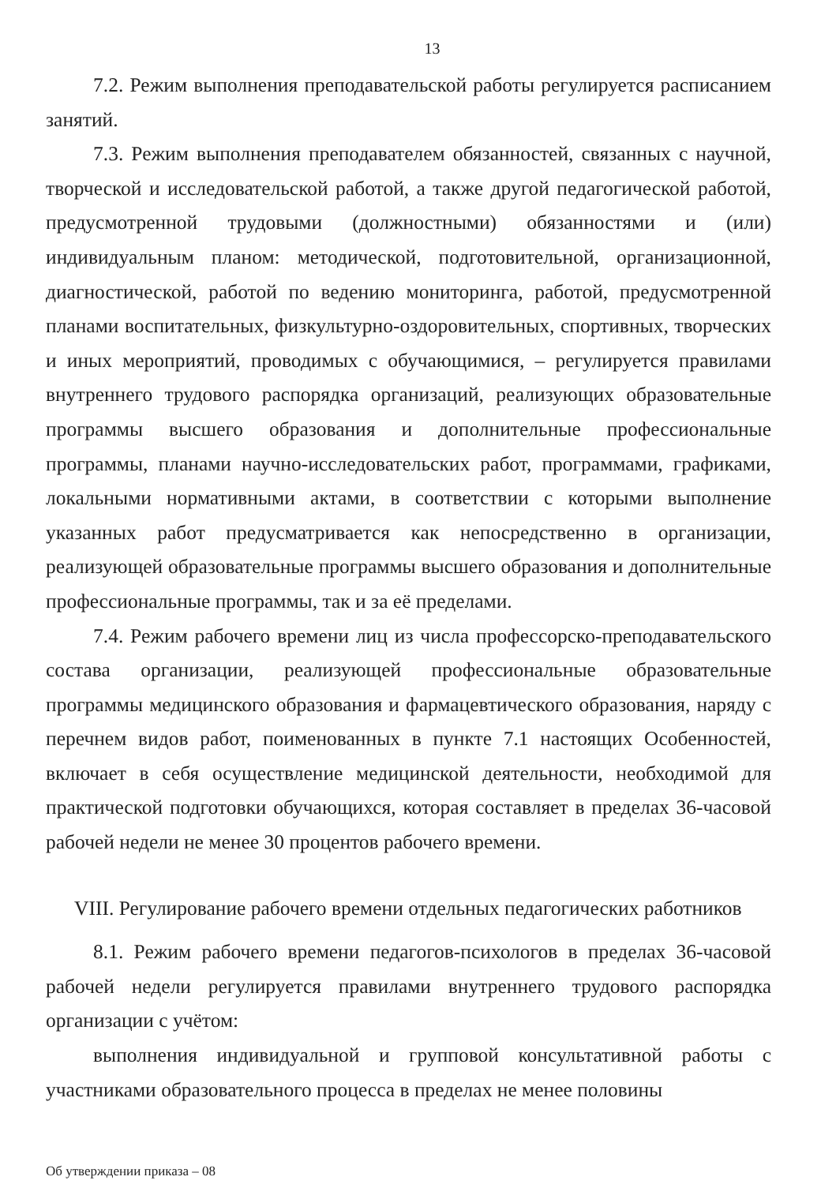13
7.2. Режим выполнения преподавательской работы регулируется расписанием занятий.
7.3. Режим выполнения преподавателем обязанностей, связанных с научной, творческой и исследовательской работой, а также другой педагогической работой, предусмотренной трудовыми (должностными) обязанностями и (или) индивидуальным планом: методической, подготовительной, организационной, диагностической, работой по ведению мониторинга, работой, предусмотренной планами воспитательных, физкультурно-оздоровительных, спортивных, творческих и иных мероприятий, проводимых с обучающимися, – регулируется правилами внутреннего трудового распорядка организаций, реализующих образовательные программы высшего образования и дополнительные профессиональные программы, планами научно-исследовательских работ, программами, графиками, локальными нормативными актами, в соответствии с которыми выполнение указанных работ предусматривается как непосредственно в организации, реализующей образовательные программы высшего образования и дополнительные профессиональные программы, так и за её пределами.
7.4. Режим рабочего времени лиц из числа профессорско-преподавательского состава организации, реализующей профессиональные образовательные программы медицинского образования и фармацевтического образования, наряду с перечнем видов работ, поименованных в пункте 7.1 настоящих Особенностей, включает в себя осуществление медицинской деятельности, необходимой для практической подготовки обучающихся, которая составляет в пределах 36-часовой рабочей недели не менее 30 процентов рабочего времени.
VIII. Регулирование рабочего времени отдельных педагогических работников
8.1. Режим рабочего времени педагогов-психологов в пределах 36-часовой рабочей недели регулируется правилами внутреннего трудового распорядка организации с учётом:
выполнения индивидуальной и групповой консультативной работы с участниками образовательного процесса в пределах не менее половины
Об утверждении приказа – 08